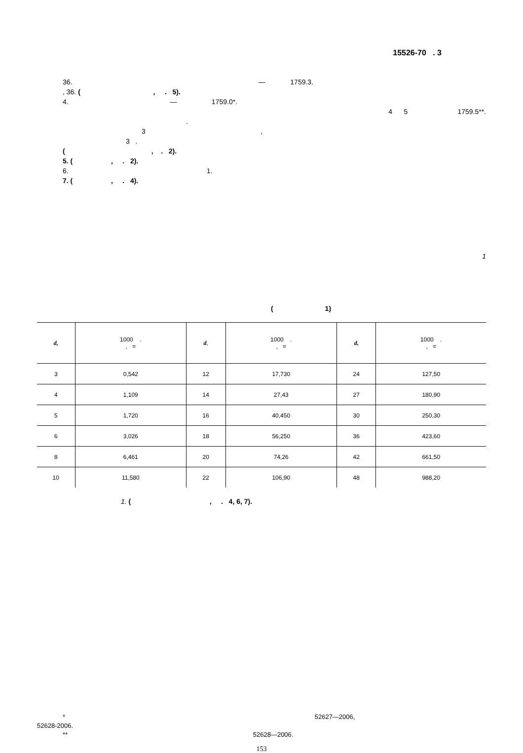15526-70 . 3
36. — 1759.3.
, 36. ( , . 5).
4. — 1759.0*.
4 5 1759.5**.
.
3 ,
3 .
( , . 2).
5. ( , . 2).
6. 1.
7. ( , . 4).
1
( 1)
| d, | 1000 . , = | d , | 1000 . , = | d, | 1000 . , = |
| --- | --- | --- | --- | --- | --- |
| 3 | 0,542 | 12 | 17,730 | 24 | 127,50 |
| 4 | 1,109 | 14 | 27,43 | 27 | 180,90 |
| 5 | 1,720 | 16 | 40,450 | 30 | 250,30 |
| 6 | 3,026 | 18 | 56,250 | 36 | 423,60 |
| 8 | 6,461 | 20 | 74,26 | 42 | 661,50 |
| 10 | 11,580 | 22 | 106,90 | 48 | 988,20 |
1. ( , . 4, 6, 7).
* 52627—2006,
52628-2006.
** 52628—2006.
153